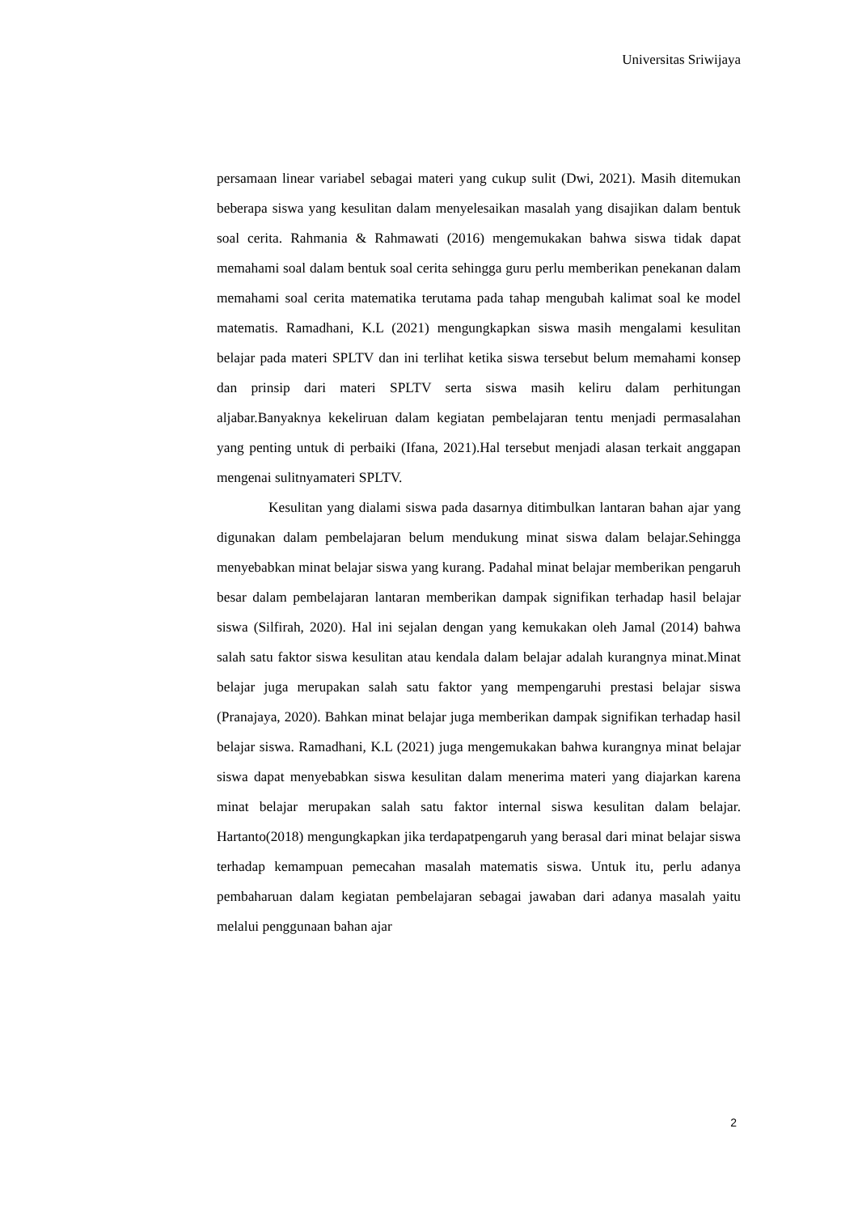Universitas Sriwijaya
persamaan linear variabel sebagai materi yang cukup sulit (Dwi, 2021). Masih ditemukan beberapa siswa yang kesulitan dalam menyelesaikan masalah yang disajikan dalam bentuk soal cerita. Rahmania & Rahmawati (2016) mengemukakan bahwa siswa tidak dapat memahami soal dalam bentuk soal cerita sehingga guru perlu memberikan penekanan dalam memahami soal cerita matematika terutama pada tahap mengubah kalimat soal ke model matematis. Ramadhani, K.L (2021) mengungkapkan siswa masih mengalami kesulitan belajar pada materi SPLTV dan ini terlihat ketika siswa tersebut belum memahami konsep dan prinsip dari materi SPLTV serta siswa masih keliru dalam perhitungan aljabar.Banyaknya kekeliruan dalam kegiatan pembelajaran tentu menjadi permasalahan yang penting untuk di perbaiki (Ifana, 2021).Hal tersebut menjadi alasan terkait anggapan mengenai sulitnyamateri SPLTV.
Kesulitan yang dialami siswa pada dasarnya ditimbulkan lantaran bahan ajar yang digunakan dalam pembelajaran belum mendukung minat siswa dalam belajar.Sehingga menyebabkan minat belajar siswa yang kurang. Padahal minat belajar memberikan pengaruh besar dalam pembelajaran lantaran memberikan dampak signifikan terhadap hasil belajar siswa (Silfirah, 2020). Hal ini sejalan dengan yang kemukakan oleh Jamal (2014) bahwa salah satu faktor siswa kesulitan atau kendala dalam belajar adalah kurangnya minat.Minat belajar juga merupakan salah satu faktor yang mempengaruhi prestasi belajar siswa (Pranajaya, 2020). Bahkan minat belajar juga memberikan dampak signifikan terhadap hasil belajar siswa. Ramadhani, K.L (2021) juga mengemukakan bahwa kurangnya minat belajar siswa dapat menyebabkan siswa kesulitan dalam menerima materi yang diajarkan karena minat belajar merupakan salah satu faktor internal siswa kesulitan dalam belajar. Hartanto(2018) mengungkapkan jika terdapatpengaruh yang berasal dari minat belajar siswa terhadap kemampuan pemecahan masalah matematis siswa. Untuk itu, perlu adanya pembaharuan dalam kegiatan pembelajaran sebagai jawaban dari adanya masalah yaitu melalui penggunaan bahan ajar
2